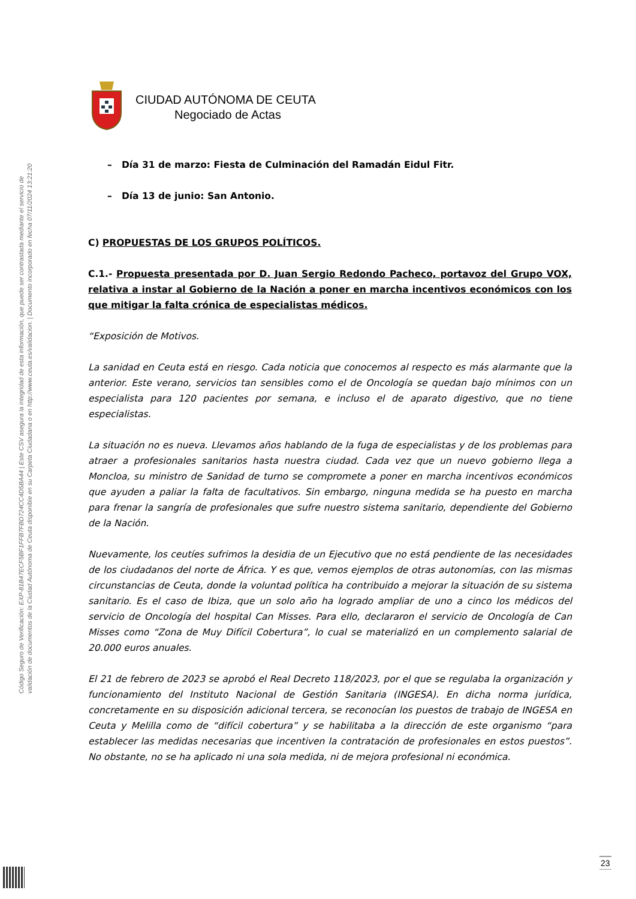Código Seguro de Verificación: EXP-81B47ECF5BF1FFB7FBD724CC4D5BA44 | Este CSV asegura la integridad de esta información, que puede ser contrastada mediante el servicio de
validación de documentos de la Ciudad Autónoma de Ceuta disponible en su Carpeta Ciudadana o en http://www.ceuta.es/validacion. | Documento incorporado en fecha 07/11/2024 13:21:20
CIUDAD AUTÓNOMA DE CEUTA
Negociado de Actas
– Día 31 de marzo: Fiesta de Culminación del Ramadán Eidul Fitr.
– Día 13 de junio: San Antonio.
C) PROPUESTAS DE LOS GRUPOS POLÍTICOS.
C.1.- Propuesta presentada por D. Juan Sergio Redondo Pacheco, portavoz del Grupo VOX, relativa a instar al Gobierno de la Nación a poner en marcha incentivos económicos con los que mitigar la falta crónica de especialistas médicos.
“Exposición de Motivos.
La sanidad en Ceuta está en riesgo. Cada noticia que conocemos al respecto es más alarmante que la anterior. Este verano, servicios tan sensibles como el de Oncología se quedan bajo mínimos con un especialista para 120 pacientes por semana, e incluso el de aparato digestivo, que no tiene especialistas.
La situación no es nueva. Llevamos años hablando de la fuga de especialistas y de los problemas para atraer a profesionales sanitarios hasta nuestra ciudad. Cada vez que un nuevo gobierno llega a Moncloa, su ministro de Sanidad de turno se compromete a poner en marcha incentivos económicos que ayuden a paliar la falta de facultativos. Sin embargo, ninguna medida se ha puesto en marcha para frenar la sangría de profesionales que sufre nuestro sistema sanitario, dependiente del Gobierno de la Nación.
Nuevamente, los ceutíes sufrimos la desidia de un Ejecutivo que no está pendiente de las necesidades de los ciudadanos del norte de África. Y es que, vemos ejemplos de otras autonomías, con las mismas circunstancias de Ceuta, donde la voluntad política ha contribuido a mejorar la situación de su sistema sanitario. Es el caso de Ibiza, que un solo año ha logrado ampliar de uno a cinco los médicos del servicio de Oncología del hospital Can Misses. Para ello, declararon el servicio de Oncología de Can Misses como “Zona de Muy Difícil Cobertura”, lo cual se materializó en un complemento salarial de 20.000 euros anuales.
El 21 de febrero de 2023 se aprobó el Real Decreto 118/2023, por el que se regulaba la organización y funcionamiento del Instituto Nacional de Gestión Sanitaria (INGESA). En dicha norma jurídica, concretamente en su disposición adicional tercera, se reconocían los puestos de trabajo de INGESA en Ceuta y Melilla como de “difícil cobertura” y se habilitaba a la dirección de este organismo “para establecer las medidas necesarias que incentiven la contratación de profesionales en estos puestos”. No obstante, no se ha aplicado ni una sola medida, ni de mejora profesional ni económica.
23